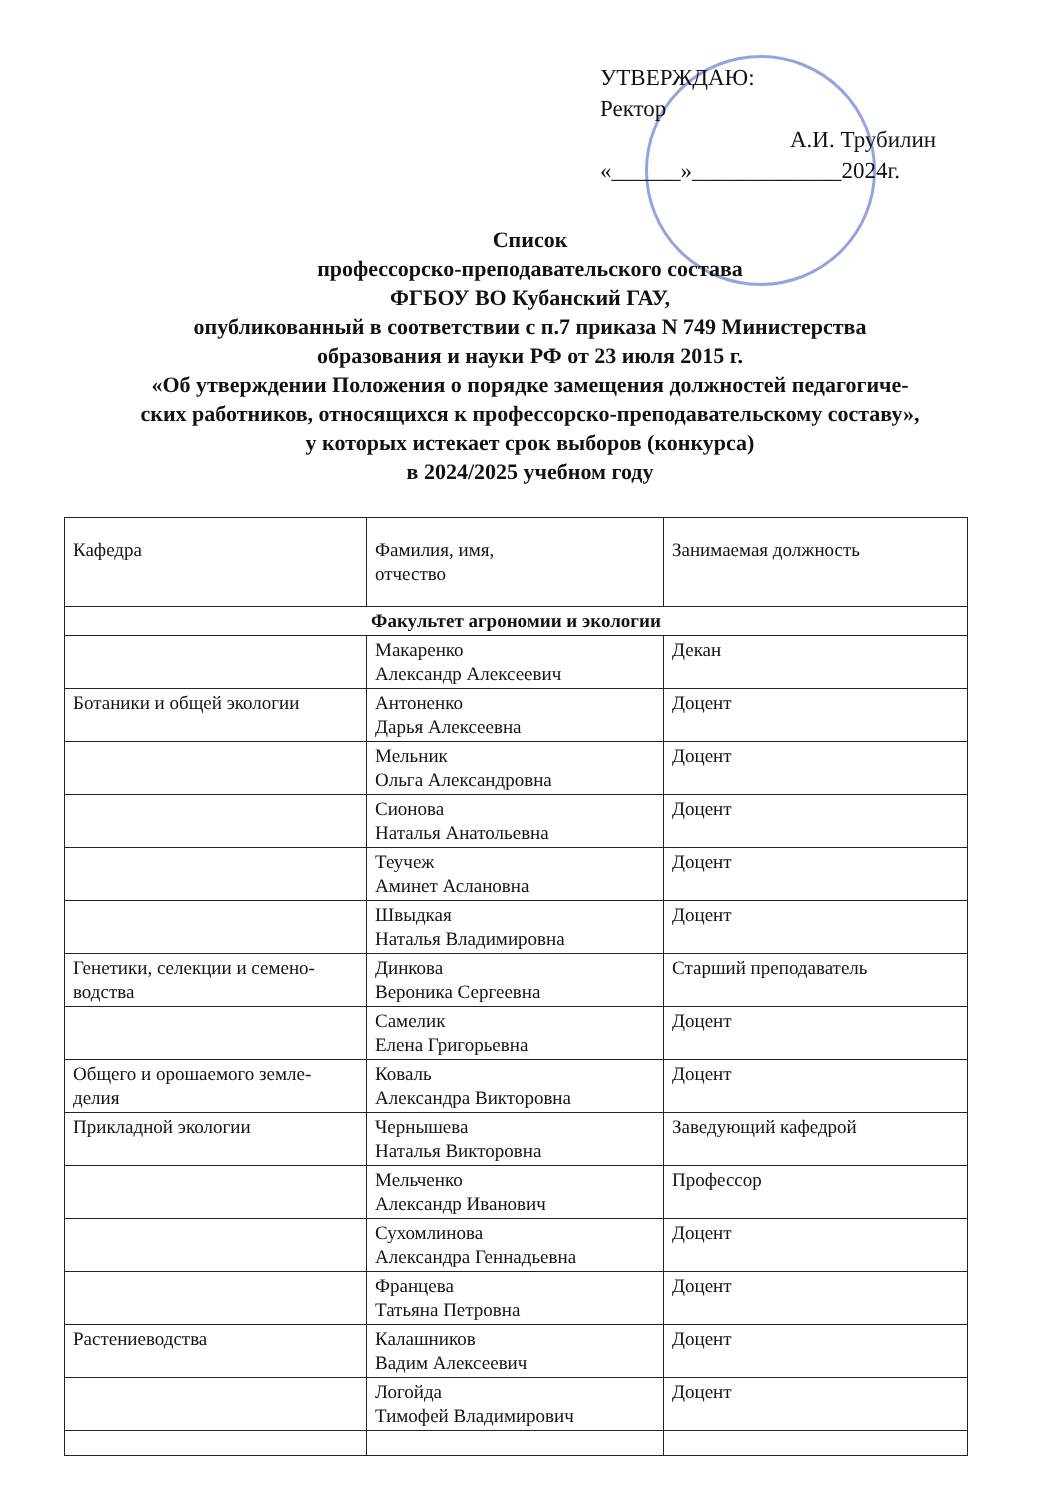УТВЕРЖДАЮ:
Ректор
А.И. Трубилин
«______»_____________2024г.
Список
профессорско-преподавательского состава
ФГБОУ ВО Кубанский ГАУ,
опубликованный в соответствии с п.7 приказа N 749 Министерства
образования и науки РФ от 23 июля 2015 г.
«Об утверждении Положения о порядке замещения должностей педагогиче-
ских работников, относящихся к профессорско-преподавательскому составу»,
у которых истекает срок выборов (конкурса)
в 2024/2025 учебном году
| Кафедра | Фамилия, имя, отчество | Занимаемая должность |
| --- | --- | --- |
| Факультет агрономии и экологии | | |
| | Макаренко Александр Алексеевич | Декан |
| Ботаники и общей экологии | Антоненко Дарья Алексеевна | Доцент |
| | Мельник Ольга Александровна | Доцент |
| | Сионова Наталья Анатольевна | Доцент |
| | Теучеж Аминет Аслановна | Доцент |
| | Швыдкая Наталья Владимировна | Доцент |
| Генетики, селекции и семено- водства | Динкова Вероника Сергеевна | Старший преподаватель |
| | Самелик Елена Григорьевна | Доцент |
| Общего и орошаемого земле- делия | Коваль Александра Викторовна | Доцент |
| Прикладной экологии | Чернышева Наталья Викторовна | Заведующий кафедрой |
| | Мельченко Александр Иванович | Профессор |
| | Сухомлинова Александра Геннадьевна | Доцент |
| | Францева Татьяна Петровна | Доцент |
| Растениеводства | Калашников Вадим Алексеевич | Доцент |
| | Логойда Тимофей Владимирович | Доцент |